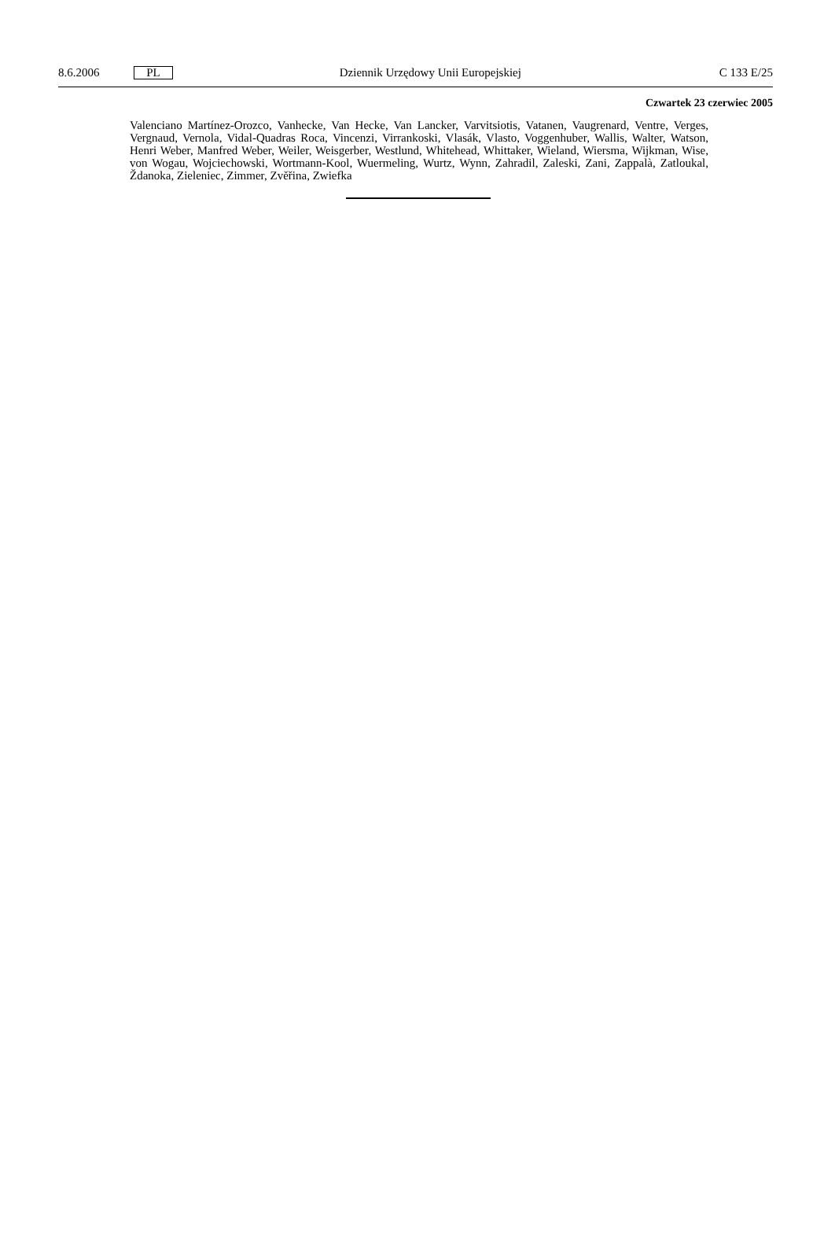8.6.2006 PL Dziennik Urzędowy Unii Europejskiej C 133 E/25
Czwartek 23 czerwiec 2005
Valenciano Martínez-Orozco, Vanhecke, Van Hecke, Van Lancker, Varvitsiotis, Vatanen, Vaugrenard, Ventre, Verges, Vergnaud, Vernola, Vidal-Quadras Roca, Vincenzi, Virrankoski, Vlasák, Vlasto, Voggenhuber, Wallis, Walter, Watson, Henri Weber, Manfred Weber, Weiler, Weisgerber, Westlund, Whitehead, Whittaker, Wieland, Wiersma, Wijkman, Wise, von Wogau, Wojciechowski, Wortmann-Kool, Wuermeling, Wurtz, Wynn, Zahradil, Zaleski, Zani, Zappalà, Zatloukal, Ždanoka, Zieleniec, Zimmer, Zvěřina, Zwiefka